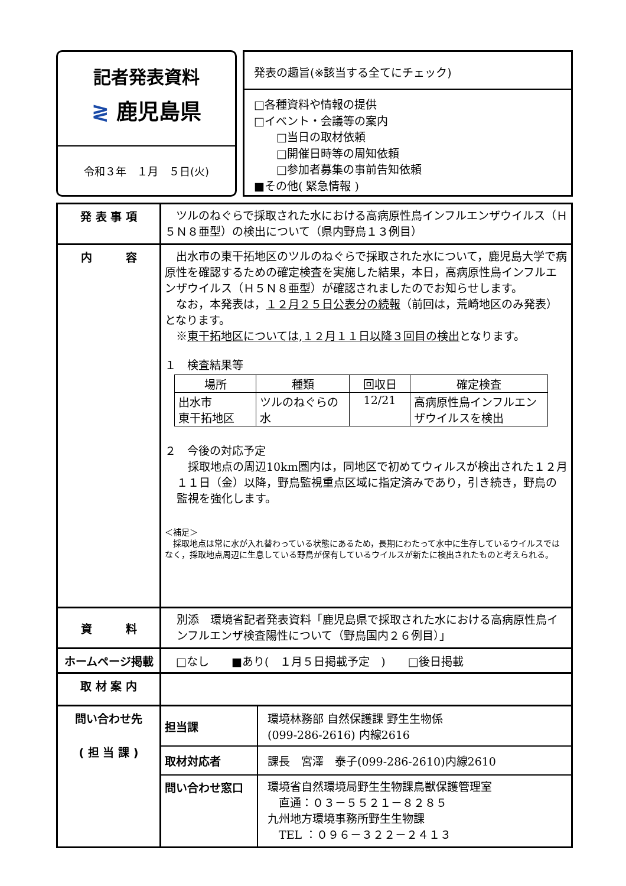記者発表資料
≷ 鹿児島県
令和３年　１月　５日(火)
発表の趣旨(※該当する全てにチェック)
□各種資料や情報の提供
□イベント・会議等の案内
　　□当日の取材依頼
　　□開催日時等の周知依頼
　　□参加者募集の事前告知依頼
■その他( 緊急情報 )
| 発 表 事 項 | ツルのねぐらで採取された水における高病原性鳥インフルエンザウイルス（Ｈ５Ｎ８亜型）の検出について（県内野鳥１３例目） |
| 内 容 | 出水市の東干拓地区のツルのねぐらで採取された水について，鹿児島大学で病原性を確認するための確定検査を実施した結果，本日，高病原性鳥インフルエンザウイルス（Ｈ５Ｎ８亜型）が確認されましたのでお知らせします。 なお，本発表は， １２月２５日公表分の続報 （前回は，荒崎地区のみ発表）となります。 ※ 東干拓地区については,１２月１１日以降３回目の検出 となります。 １ 検査結果等 / 場所 / 種類 / 回収日 / 確定検査 / / --- / --- / --- / --- / / 出水市 東干拓地区 / ツルのねぐらの水 / 12/21 / 高病原性鳥インフルエンザウイルスを検出 / ２ 今後の対応予定 採取地点の周辺10km圏内は，同地区で初めてウィルスが検出された１２月１１日（金）以降，野鳥監視重点区域に指定済みであり，引き続き，野鳥の監視を強化します。 ＜補足＞ 採取地点は常に水が入れ替わっている状態にあるため，長期にわたって水中に生存しているウイルスではなく，採取地点周辺に生息している野鳥が保有しているウイルスが新たに検出されたものと考えられる。 |
| 資 料 | 別添 環境省記者発表資料「鹿児島県で採取された水における高病原性鳥インフルエンザ検査陽性について（野鳥国内２６例目）」 |
| ホームページ掲載 | □なし ■あり( １月５日掲載予定 ) □後日掲載 |
| 取 材 案 内 | |
| 問い合わせ先 ( 担 当 課 ) | / 担当課 / 環境林務部 自然保護課 野生生物係 (099-286-2616) 内線2616 / / 取材対応者 / 課長 宮澤 泰子(099-286-2610)内線2610 / / 問い合わせ窓口 / 環境省自然環境局野生生物課鳥獣保護管理室 直通：０３－５５２１－８２８５ 九州地方環境事務所野生生物課 TEL ：０９６－３２２－２４１３ / |